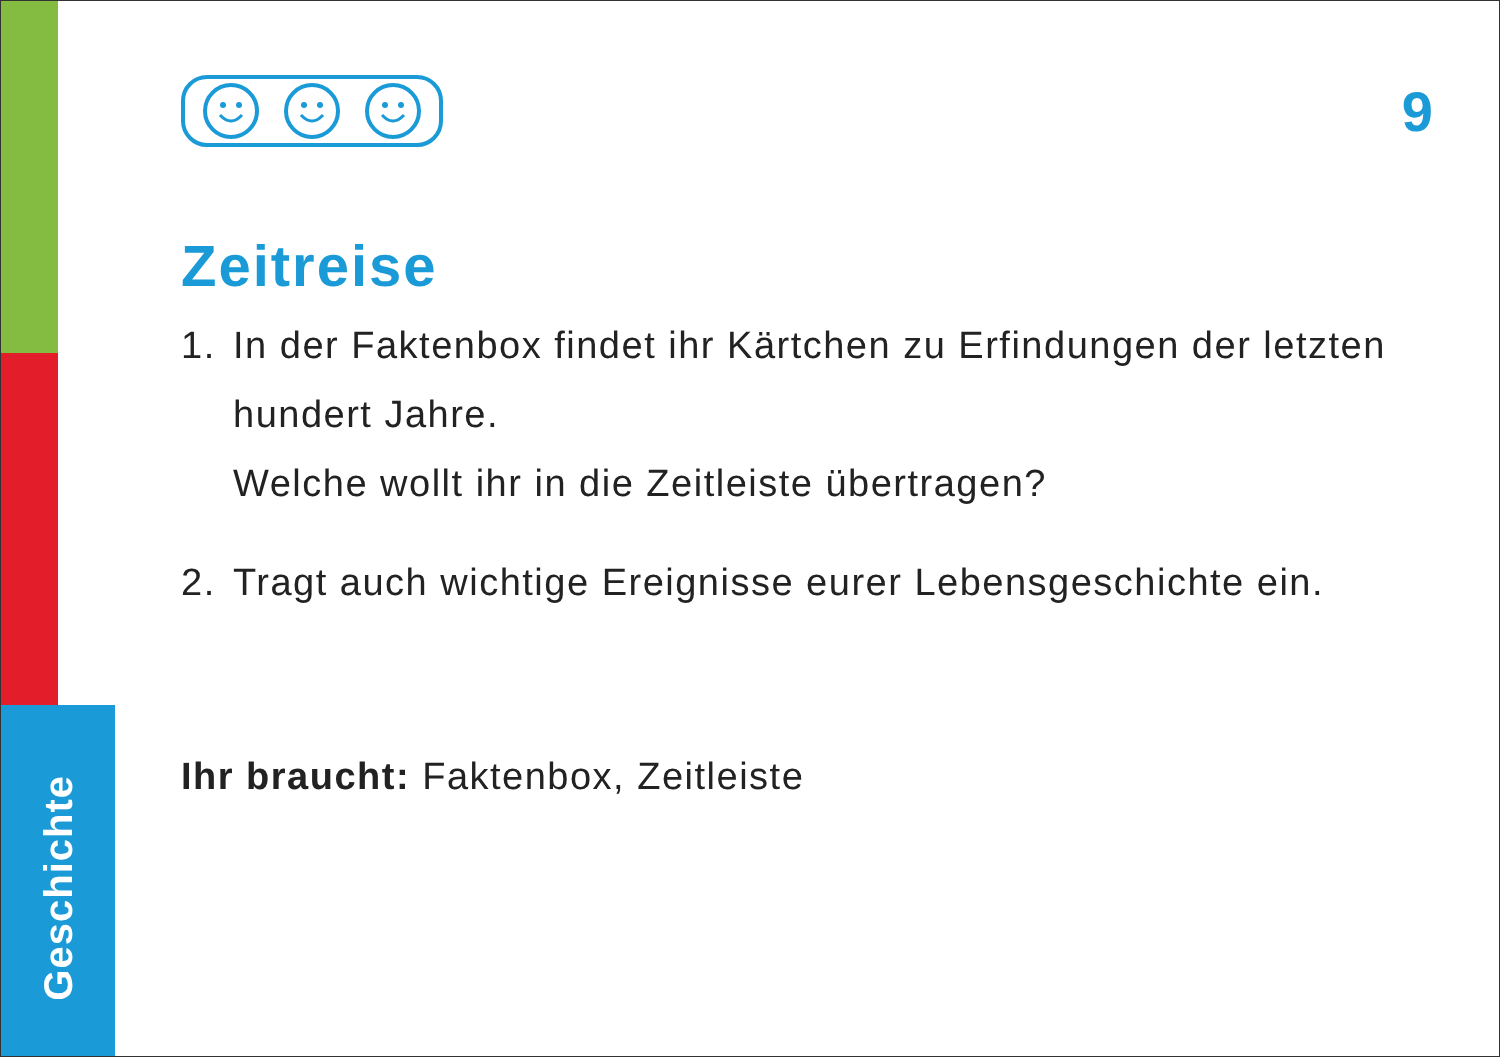Geschichte
9
Zeitreise
1. In der Faktenbox findet ihr Kärtchen zu Erfindungen der letzten hundert Jahre.
Welche wollt ihr in die Zeitleiste übertragen?
2. Tragt auch wichtige Ereignisse eurer Lebensgeschichte ein.
Ihr braucht: Faktenbox, Zeitleiste